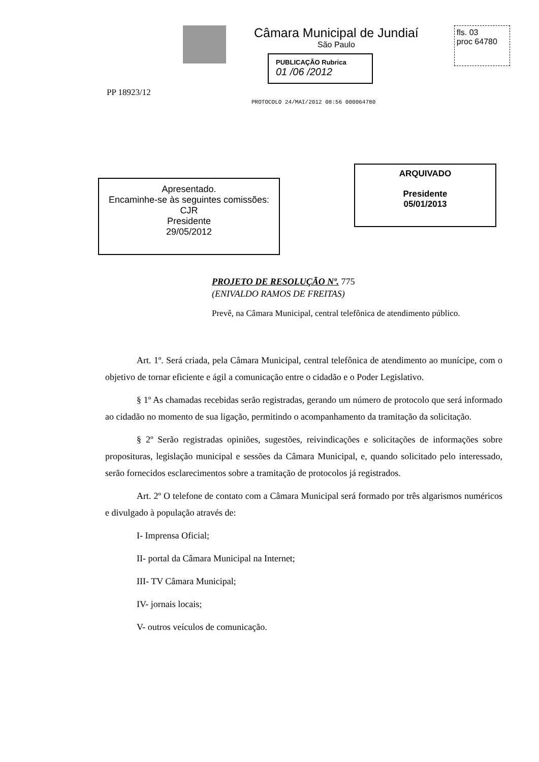Câmara Municipal de Jundiaí
São Paulo
fls. 03
proc 64780
PUBLICAÇÃO Rubrica
01 /06 /2012
PP 18923/12
PROTOCOLO 24/MAI/2012 08:56 000064780
Apresentado.
Encaminhe-se às seguintes comissões:
CJR
Presidente
29/05/2012
ARQUIVADO
Presidente
05/01/2013
PROJETO DE RESOLUÇÃO Nº. 775
(ENIVALDO RAMOS DE FREITAS)
Prevê, na Câmara Municipal, central telefônica de atendimento público.
Art. 1º. Será criada, pela Câmara Municipal, central telefônica de atendimento ao munícipe, com o objetivo de tornar eficiente e ágil a comunicação entre o cidadão e o Poder Legislativo.
§ 1º As chamadas recebidas serão registradas, gerando um número de protocolo que será informado ao cidadão no momento de sua ligação, permitindo o acompanhamento da tramitação da solicitação.
§ 2º Serão registradas opiniões, sugestões, reivindicações e solicitações de informações sobre proposituras, legislação municipal e sessões da Câmara Municipal, e, quando solicitado pelo interessado, serão fornecidos esclarecimentos sobre a tramitação de protocolos já registrados.
Art. 2º O telefone de contato com a Câmara Municipal será formado por três algarismos numéricos e divulgado à população através de:
I- Imprensa Oficial;
II- portal da Câmara Municipal na Internet;
III- TV Câmara Municipal;
IV- jornais locais;
V- outros veículos de comunicação.